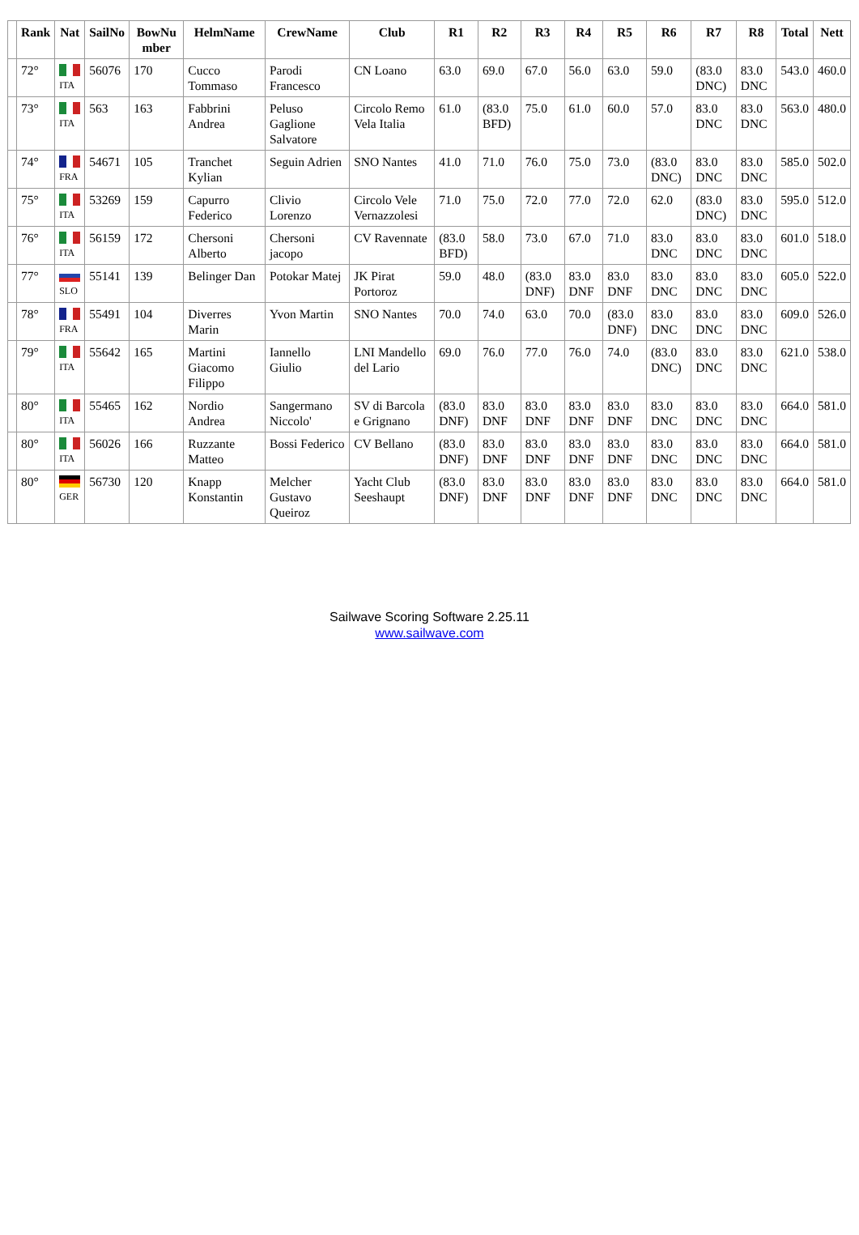| | Rank | Nat | SailNo | BowNu mber | HelmName | CrewName | Club | R1 | R2 | R3 | R4 | R5 | R6 | R7 | R8 | Total | Nett |
| --- | --- | --- | --- | --- | --- | --- | --- | --- | --- | --- | --- | --- | --- | --- | --- | --- | --- |
| | 72° | ITA | 56076 | 170 | Cucco Tommaso | Parodi Francesco | CN Loano | 63.0 | 69.0 | 67.0 | 56.0 | 63.0 | 59.0 | (83.0 DNC) | 83.0 DNC | 543.0 | 460.0 |
| | 73° | ITA | 563 | 163 | Fabbrini Andrea | Peluso Gaglione Salvatore | Circolo Remo Vela Italia | 61.0 | (83.0 BFD) | 75.0 | 61.0 | 60.0 | 57.0 | 83.0 DNC | 83.0 DNC | 563.0 | 480.0 |
| | 74° | FRA | 54671 | 105 | Tranchet Kylian | Seguin Adrien | SNO Nantes | 41.0 | 71.0 | 76.0 | 75.0 | 73.0 | (83.0 DNC) | 83.0 DNC | 83.0 DNC | 585.0 | 502.0 |
| | 75° | ITA | 53269 | 159 | Capurro Federico | Clivio Lorenzo | Circolo Vele Vernazzolesi | 71.0 | 75.0 | 72.0 | 77.0 | 72.0 | 62.0 | (83.0 DNC) | 83.0 DNC | 595.0 | 512.0 |
| | 76° | ITA | 56159 | 172 | Chersoni Alberto | Chersoni jacopo | CV Ravennate | (83.0 BFD) | 58.0 | 73.0 | 67.0 | 71.0 | 83.0 DNC | 83.0 DNC | 83.0 DNC | 601.0 | 518.0 |
| | 77° | SLO | 55141 | 139 | Belinger Dan | Potokar Matej | JK Pirat Portoroz | 59.0 | 48.0 | (83.0 DNF) | 83.0 DNF | 83.0 DNF | 83.0 DNC | 83.0 DNC | 83.0 DNC | 605.0 | 522.0 |
| | 78° | FRA | 55491 | 104 | Diverres Marin | Yvon Martin | SNO Nantes | 70.0 | 74.0 | 63.0 | 70.0 | (83.0 DNF) | 83.0 DNC | 83.0 DNC | 83.0 DNC | 609.0 | 526.0 |
| | 79° | ITA | 55642 | 165 | Martini Giacomo Filippo | Iannello Giulio | LNI Mandello del Lario | 69.0 | 76.0 | 77.0 | 76.0 | 74.0 | (83.0 DNC) | 83.0 DNC | 83.0 DNC | 621.0 | 538.0 |
| | 80° | ITA | 55465 | 162 | Nordio Andrea | Sangermano Niccolo' | SV di Barcola e Grignano | (83.0 DNF) | 83.0 DNF | 83.0 DNF | 83.0 DNF | 83.0 DNF | 83.0 DNC | 83.0 DNC | 83.0 DNC | 664.0 | 581.0 |
| | 80° | ITA | 56026 | 166 | Ruzzante Matteo | Bossi Federico | CV Bellano | (83.0 DNF) | 83.0 DNF | 83.0 DNF | 83.0 DNF | 83.0 DNF | 83.0 DNC | 83.0 DNC | 83.0 DNC | 664.0 | 581.0 |
| | 80° | GER | 56730 | 120 | Knapp Konstantin | Melcher Gustavo Queiroz | Yacht Club Seeshaupt | (83.0 DNF) | 83.0 DNF | 83.0 DNF | 83.0 DNF | 83.0 DNF | 83.0 DNC | 83.0 DNC | 83.0 DNC | 664.0 | 581.0 |
Sailwave Scoring Software 2.25.11
www.sailwave.com